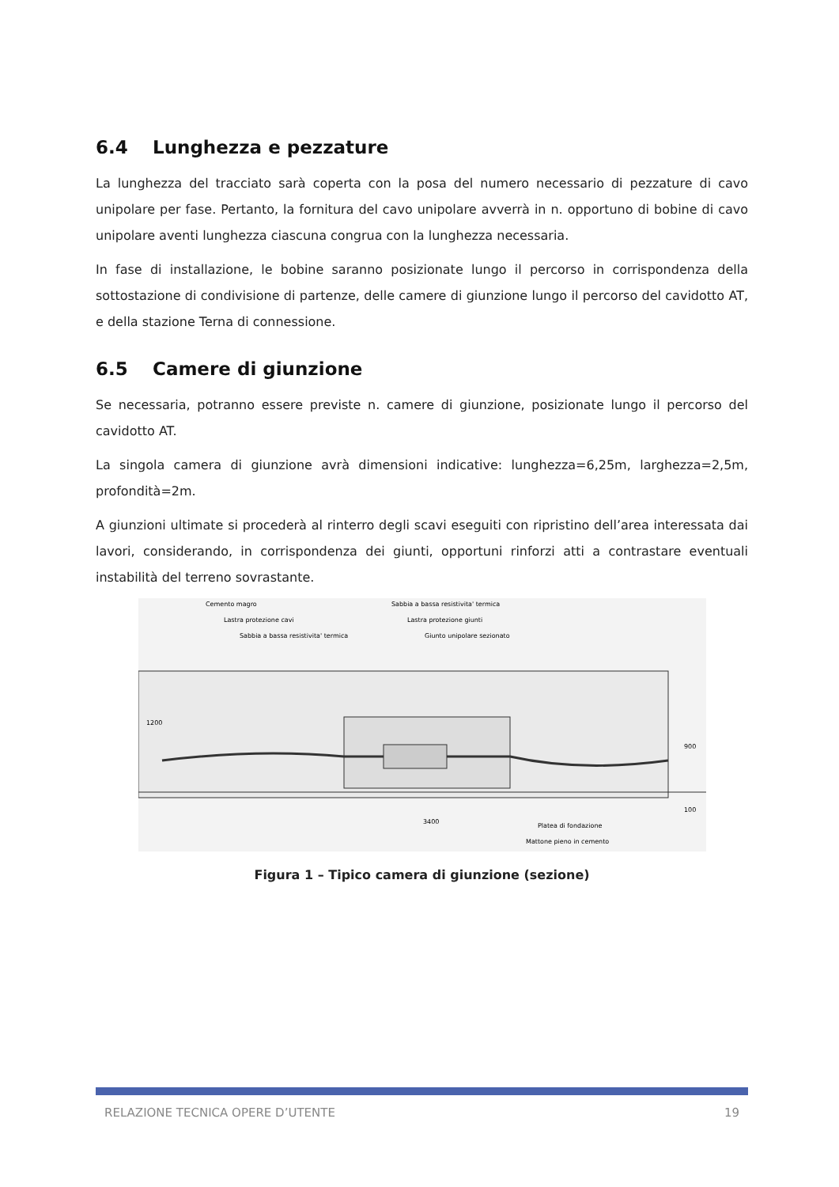6.4 Lunghezza e pezzature
La lunghezza del tracciato sarà coperta con la posa del numero necessario di pezzature di cavo unipolare per fase. Pertanto, la fornitura del cavo unipolare avverrà in n. opportuno di bobine di cavo unipolare aventi lunghezza ciascuna congrua con la lunghezza necessaria.
In fase di installazione, le bobine saranno posizionate lungo il percorso in corrispondenza della sottostazione di condivisione di partenze, delle camere di giunzione lungo il percorso del cavidotto AT, e della stazione Terna di connessione.
6.5 Camere di giunzione
Se necessaria, potranno essere previste n. camere di giunzione, posizionate lungo il percorso del cavidotto AT.
La singola camera di giunzione avrà dimensioni indicative: lunghezza=6,25m, larghezza=2,5m, profondità=2m.
A giunzioni ultimate si procederà al rinterro degli scavi eseguiti con ripristino dell’area interessata dai lavori, considerando, in corrispondenza dei giunti, opportuni rinforzi atti a contrastare eventuali instabilità del terreno sovrastante.
Cemento magro
Lastra protezione cavi
Sabbia a bassa resistivita' termica
Sabbia a bassa resistivita' termica
Lastra protezione giunti
Giunto unipolare sezionato
1200
900
100
3400
Platea di fondazione
Mattone pieno in cemento
Figura 1 – Tipico camera di giunzione (sezione)
RELAZIONE TECNICA OPERE D’UTENTE 19